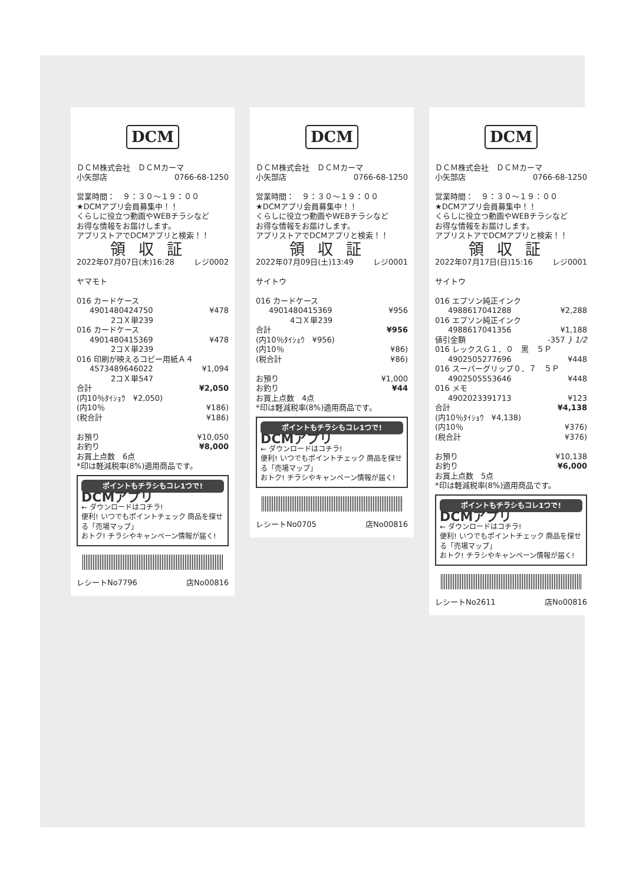DCM
ＤＣＭ株式会社　ＤＣＭカーマ
小矢部店 0766-68-1250
営業時間：　９：３０～１９：００
★DCMアプリ会員募集中！！
くらしに役立つ動画やWEBチラシなど
お得な情報をお届けします。
アプリストアでDCMアプリと検索！！
領収証
2022年07月07日(木)16:28 レジ0002
ヤマモト
016 カードケース
4901480424750 ¥478
2コＸ単239
016 カードケース
4901480415369 ¥478
2コＸ単239
016 印刷が映えるコピー用紙Ａ４
4573489646022 ¥1,094
2コＸ単547
合計 ¥2,050
(内10％ﾀｲｼｮｳ　¥2,050)
(内10％ ¥186)
(税合計 ¥186)
お預り ¥10,050
お釣り ¥8,000
お買上点数　6点
*印は軽減税率(8%)適用商品です。
ポイントもチラシもコレ1つで!
DCMアプリ
← ダウンロードはコチラ!
便利! いつでもポイントチェック 商品を探せる「売場マップ」
おトク! チラシやキャンペーン情報が届く!
レシートNo7796 店No00816
DCM
ＤＣＭ株式会社　ＤＣＭカーマ
小矢部店 0766-68-1250
営業時間：　９：３０～１９：００
★DCMアプリ会員募集中！！
くらしに役立つ動画やWEBチラシなど
お得な情報をお届けします。
アプリストアでDCMアプリと検索！！
領収証
2022年07月09日(土)13:49 レジ0001
サイトウ
016 カードケース
4901480415369 ¥956
4コＸ単239
合計 ¥956
(内10％ﾀｲｼｮｳ　¥956)
(内10％ ¥86)
(税合計 ¥86)
お預り ¥1,000
お釣り ¥44
お買上点数　4点
*印は軽減税率(8%)適用商品です。
ポイントもチラシもコレ1つで!
DCMアプリ
← ダウンロードはコチラ!
便利! いつでもポイントチェック 商品を探せる「売場マップ」
おトク! チラシやキャンペーン情報が届く!
レシートNo0705 店No00816
DCM
ＤＣＭ株式会社　ＤＣＭカーマ
小矢部店 0766-68-1250
営業時間：　９：３０～１９：００
★DCMアプリ会員募集中！！
くらしに役立つ動画やWEBチラシなど
お得な情報をお届けします。
アプリストアでDCMアプリと検索！！
領収証
2022年07月17日(日)15:16 レジ0001
サイトウ
016 エプソン純正インク
4988617041288 ¥2,288
016 エプソン純正インク
4988617041356 ¥1,188
値引金額 -357 } 1/2
016 レックスＧ１．０　黒　５Ｐ
4902505277696 ¥448
016 スーパーグリップ０．７　５Ｐ
4902505553646 ¥448
016 メモ
4902023391713 ¥123
合計 ¥4,138
(内10％ﾀｲｼｮｳ　¥4,138)
(内10％ ¥376)
(税合計 ¥376)
お預り ¥10,138
お釣り ¥6,000
お買上点数　5点
*印は軽減税率(8%)適用商品です。
ポイントもチラシもコレ1つで!
DCMアプリ
← ダウンロードはコチラ!
便利! いつでもポイントチェック 商品を探せる「売場マップ」
おトク! チラシやキャンペーン情報が届く!
レシートNo2611 店No00816